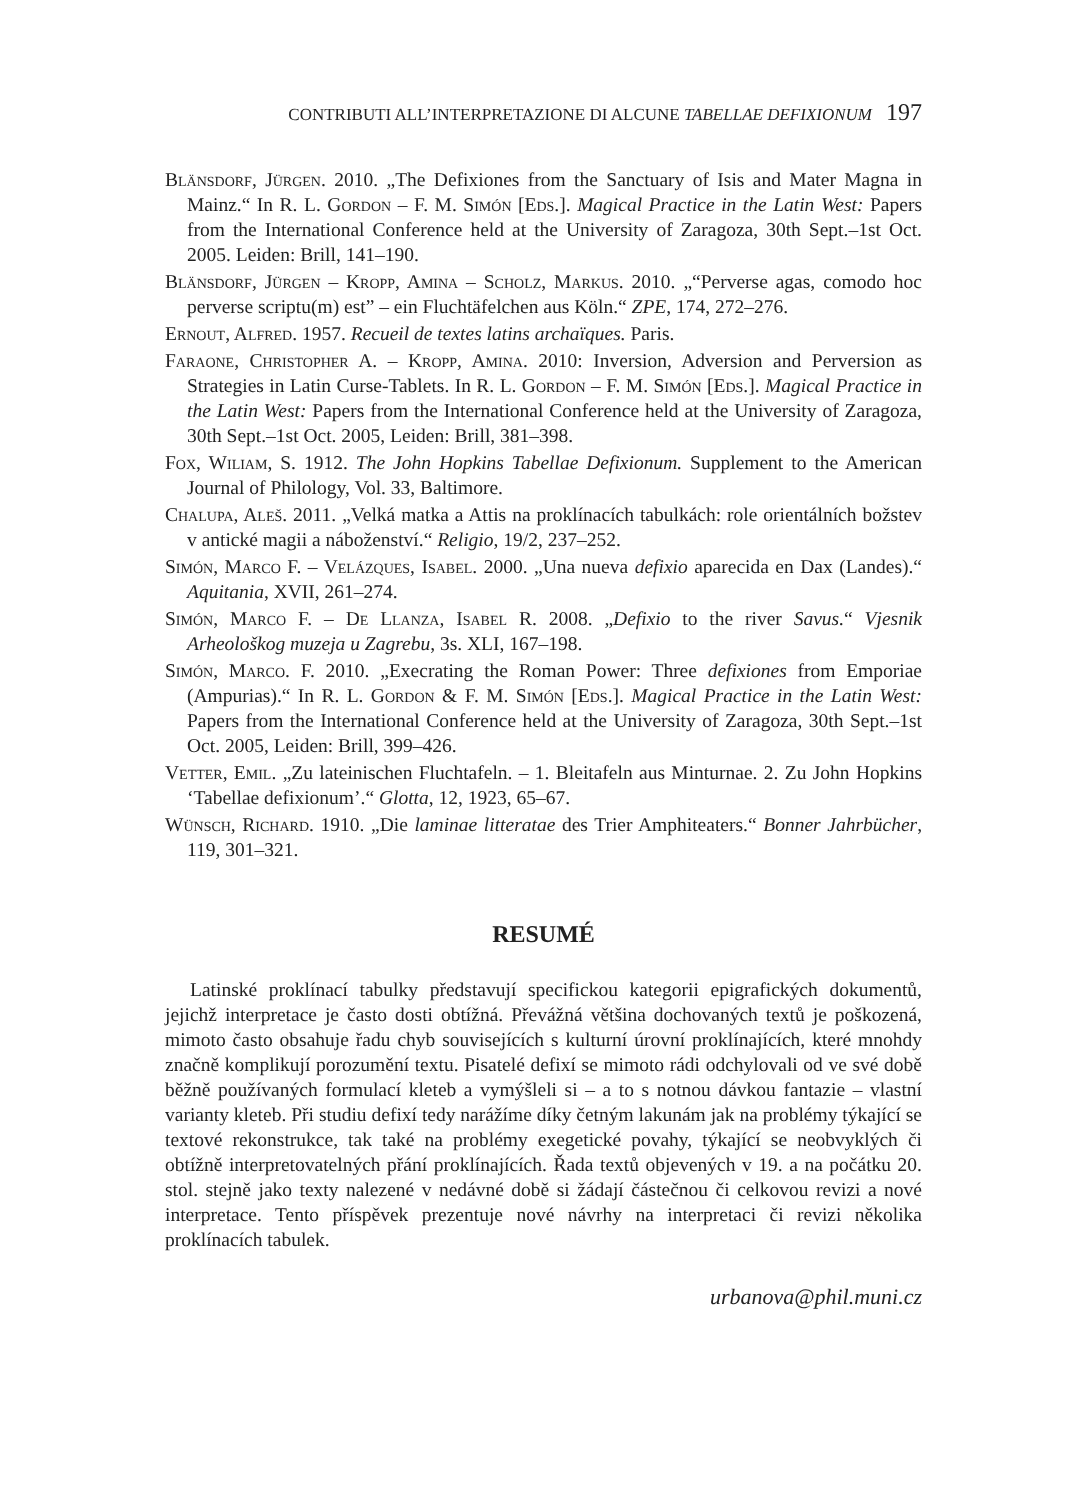CONTRIBUTI ALL’INTERPRETAZIONE DI ALCUNE TABELLAE DEFIXIONUM 197
Blänsdorf, Jürgen. 2010. „The Defixiones from the Sanctuary of Isis and Mater Magna in Mainz.“ In R. L. Gordon – F. M. Simón [Eds.]. Magical Practice in the Latin West: Papers from the International Conference held at the University of Zaragoza, 30th Sept.–1st Oct. 2005. Leiden: Brill, 141–190.
Blänsdorf, Jürgen – Kropp, Amina – Scholz, Markus. 2010. „“Perverse agas, comodo hoc perverse scriptu(m) est” – ein Fluchtäfelchen aus Köln.“ ZPE, 174, 272–276.
Ernout, Alfred. 1957. Recueil de textes latins archaïques. Paris.
Faraone, Christopher A. – Kropp, Amina. 2010: Inversion, Adversion and Perversion as Strategies in Latin Curse-Tablets. In R. L. Gordon – F. M. Simón [Eds.]. Magical Practice in the Latin West: Papers from the International Conference held at the University of Zaragoza, 30th Sept.–1st Oct. 2005, Leiden: Brill, 381–398.
Fox, Wiliam, S. 1912. The John Hopkins Tabellae Defixionum. Supplement to the American Journal of Philology, Vol. 33, Baltimore.
Chalupa, Aleš. 2011. „Velká matka a Attis na proklínacích tabulkách: role orientálních božstev v antické magii a náboženství.“ Religio, 19/2, 237–252.
Simón, Marco F. – Velázques, Isabel. 2000. „Una nueva defixio aparecida en Dax (Landes).“ Aquitania, XVII, 261–274.
Simón, Marco F. – De Llanza, Isabel R. 2008. „Defixio to the river Savus.“ Vjesnik Arheološkog muzeja u Zagrebu, 3s. XLI, 167–198.
Simón, Marco. F. 2010. „Execrating the Roman Power: Three defixiones from Emporiae (Ampurias).“ In R. L. Gordon & F. M. Simón [Eds.]. Magical Practice in the Latin West: Papers from the International Conference held at the University of Zaragoza, 30th Sept.–1st Oct. 2005, Leiden: Brill, 399–426.
Vetter, Emil. „Zu lateinischen Fluchtafeln. – 1. Bleitafeln aus Minturnae. 2. Zu John Hopkins ‘Tabellae defixionum’.“ Glotta, 12, 1923, 65–67.
Wünsch, Richard. 1910. „Die laminae litteratae des Trier Amphiteaters.“ Bonner Jahrbücher, 119, 301–321.
RESUMÉ
Latinské proklínací tabulky představují specifickou kategorii epigrafických dokumentů, jejichž interpretace je často dosti obtížná. Převážná většina dochovaných textů je poškozená, mimoto často obsahuje řadu chyb souvisejících s kulturní úrovní proklínajících, které mnohdy značně komplikují porozumění textu. Pisatelé defixí se mimoto rádi odchylovali od ve své době běžně používaných formulací kleteb a vymýšleli si – a to s notnou dávkou fantazie – vlastní varianty kleteb. Při studiu defixí tedy narážíme díky četným lakunám jak na problémy týkající se textové rekonstrukce, tak také na problémy exegetické povahy, týkající se neobvyklých či obtížně interpretovatelných přání proklínajících. Řada textů objevených v 19. a na počátku 20. stol. stejně jako texty nalezené v nedávné době si žádají částečnou či celkovou revizi a nové interpretace. Tento příspěvek prezentuje nové návrhy na interpretaci či revizi několika proklínacích tabulek.
urbanova@phil.muni.cz